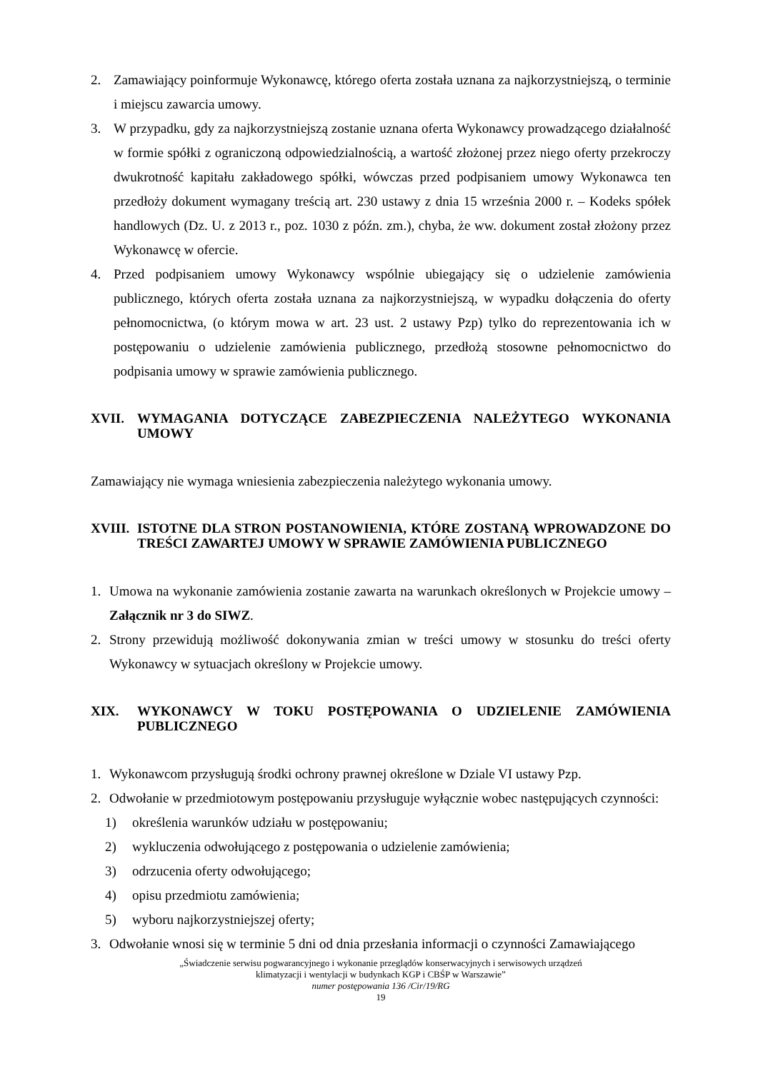2. Zamawiający poinformuje Wykonawcę, którego oferta została uznana za najkorzystniejszą, o terminie i miejscu zawarcia umowy.
3. W przypadku, gdy za najkorzystniejszą zostanie uznana oferta Wykonawcy prowadzącego działalność w formie spółki z ograniczoną odpowiedzialnością, a wartość złożonej przez niego oferty przekroczy dwukrotność kapitału zakładowego spółki, wówczas przed podpisaniem umowy Wykonawca ten przedłoży dokument wymagany treścią art. 230 ustawy z dnia 15 września 2000 r. – Kodeks spółek handlowych (Dz. U. z 2013 r., poz. 1030 z późn. zm.), chyba, że ww. dokument został złożony przez Wykonawcę w ofercie.
4. Przed podpisaniem umowy Wykonawcy wspólnie ubiegający się o udzielenie zamówienia publicznego, których oferta została uznana za najkorzystniejszą, w wypadku dołączenia do oferty pełnomocnictwa, (o którym mowa w art. 23 ust. 2 ustawy Pzp) tylko do reprezentowania ich w postępowaniu o udzielenie zamówienia publicznego, przedłożą stosowne pełnomocnictwo do podpisania umowy w sprawie zamówienia publicznego.
XVII. WYMAGANIA DOTYCZĄCE ZABEZPIECZENIA NALEŻYTEGO WYKONANIA UMOWY
Zamawiający nie wymaga wniesienia zabezpieczenia należytego wykonania umowy.
XVIII. ISTOTNE DLA STRON POSTANOWIENIA, KTÓRE ZOSTANĄ WPROWADZONE DO TREŚCI ZAWARTEJ UMOWY W SPRAWIE ZAMÓWIENIA PUBLICZNEGO
1. Umowa na wykonanie zamówienia zostanie zawarta na warunkach określonych w Projekcie umowy – Załącznik nr 3 do SIWZ.
2. Strony przewidują możliwość dokonywania zmian w treści umowy w stosunku do treści oferty Wykonawcy w sytuacjach określony w Projekcie umowy.
XIX. WYKONAWCY W TOKU POSTĘPOWANIA O UDZIELENIE ZAMÓWIENIA PUBLICZNEGO
1. Wykonawcom przysługują środki ochrony prawnej określone w Dziale VI ustawy Pzp.
2. Odwołanie w przedmiotowym postępowaniu przysługuje wyłącznie wobec następujących czynności:
1) określenia warunków udziału w postępowaniu;
2) wykluczenia odwołującego z postępowania o udzielenie zamówienia;
3) odrzucenia oferty odwołującego;
4) opisu przedmiotu zamówienia;
5) wyboru najkorzystniejszej oferty;
3. Odwołanie wnosi się w terminie 5 dni od dnia przesłania informacji o czynności Zamawiającego
„Świadczenie serwisu pogwarancyjnego i wykonanie przeglądów konserwacyjnych i serwisowych urządzeń
klimatyzacji i wentylacji w budynkach KGP i CBŚP w Warszawie”
numer postępowania 136 /Cir/19/RG
19